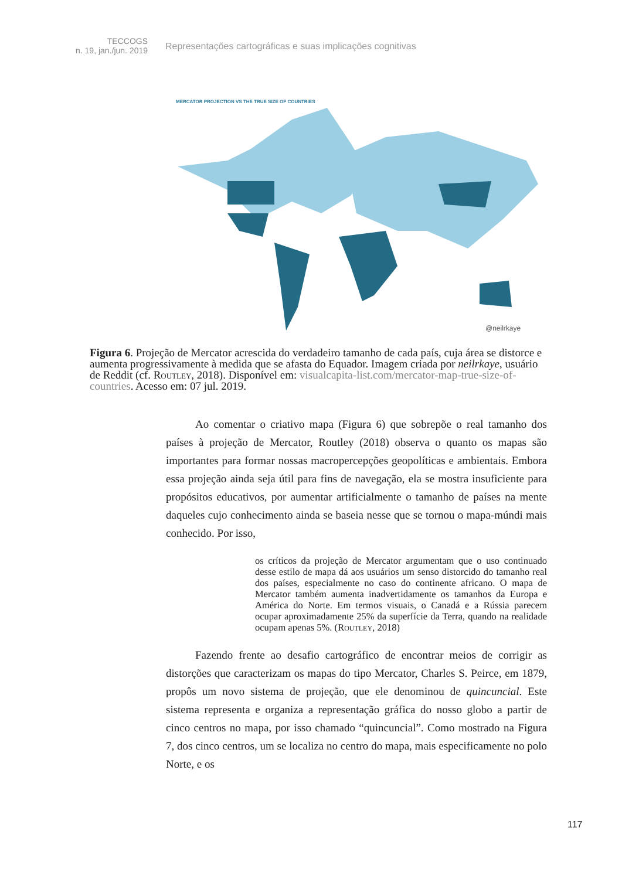TECCOGS
n. 19, jan./jun. 2019
Representações cartográficas e suas implicações cognitivas
MERCATOR PROJECTION VS THE TRUE SIZE OF COUNTRIES
@neilrkaye
Figura 6. Projeção de Mercator acrescida do verdadeiro tamanho de cada país, cuja área se distorce e aumenta progressivamente à medida que se afasta do Equador. Imagem criada por neilrkaye, usuário de Reddit (cf. Routley, 2018). Disponível em: visualcapita-list.com/mercator-map-true-size-of-countries. Acesso em: 07 jul. 2019.
Ao comentar o criativo mapa (Figura 6) que sobrepõe o real tamanho dos países à projeção de Mercator, Routley (2018) observa o quanto os mapas são importantes para formar nossas macropercepções geopolíticas e ambientais. Embora essa projeção ainda seja útil para fins de navegação, ela se mostra insuficiente para propósitos educativos, por aumentar artificialmente o tamanho de países na mente daqueles cujo conhecimento ainda se baseia nesse que se tornou o mapa-múndi mais conhecido. Por isso,
os críticos da projeção de Mercator argumentam que o uso continuado desse estilo de mapa dá aos usuários um senso distorcido do tamanho real dos países, especialmente no caso do continente africano. O mapa de Mercator também aumenta inadvertidamente os tamanhos da Europa e América do Norte. Em termos visuais, o Canadá e a Rússia parecem ocupar aproximadamente 25% da superfície da Terra, quando na realidade ocupam apenas 5%. (Routley, 2018)
Fazendo frente ao desafio cartográfico de encontrar meios de corrigir as distorções que caracterizam os mapas do tipo Mercator, Charles S. Peirce, em 1879, propôs um novo sistema de projeção, que ele denominou de quincuncial. Este sistema representa e organiza a representação gráfica do nosso globo a partir de cinco centros no mapa, por isso chamado “quincuncial”. Como mostrado na Figura 7, dos cinco centros, um se localiza no centro do mapa, mais especificamente no polo Norte, e os
117